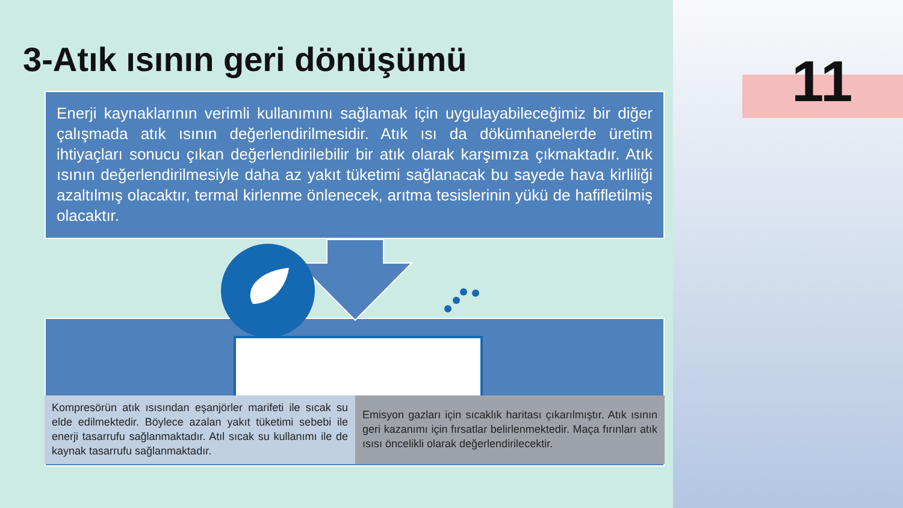11
3-Atık ısının geri dönüşümü
Enerji kaynaklarının verimli kullanımını sağlamak için uygulayabileceğimiz bir diğer çalışmada atık ısının değerlendirilmesidir. Atık ısı da dökümhanelerde üretim ihtiyaçları sonucu çıkan değerlendirilebilir bir atık olarak karşımıza çıkmaktadır. Atık ısının değerlendirilmesiyle daha az yakıt tüketimi sağlanacak bu sayede hava kirliliği azaltılmış olacaktır, termal kirlenme önlenecek, arıtma tesislerinin yükü de hafifletilmiş olacaktır.
Kompresörün atık ısısından eşanjörler marifeti ile sıcak su elde edilmektedir. Böylece azalan yakıt tüketimi sebebi ile enerji tasarrufu sağlanmaktadır. Atıl sıcak su kullanımı ile de kaynak tasarrufu sağlanmaktadır.
Emisyon gazları için sıcaklık haritası çıkarılmıştır. Atık ısının geri kazanımı için fırsatlar belirlenmektedir. Maça fırınları atık ısısı öncelikli olarak değerlendirilecektir.